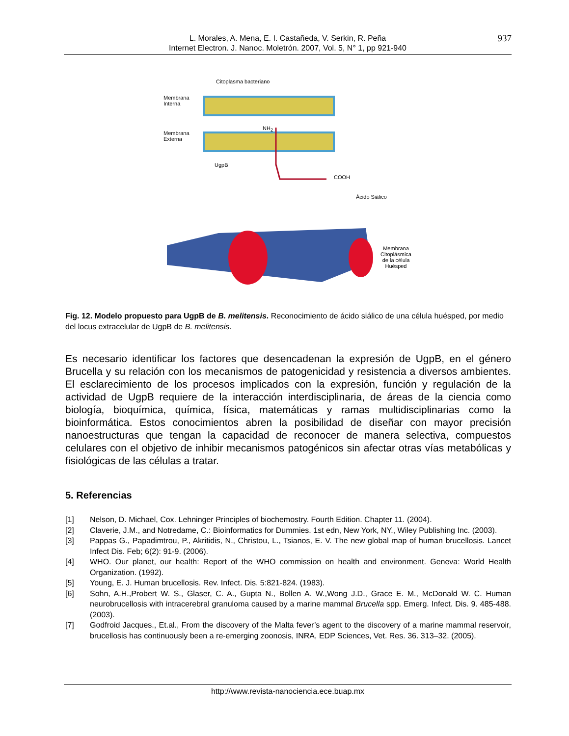937 L. Morales, A. Mena, E. I. Castañeda, V. Serkin, R. Peña
Internet Electron. J. Nanoc. Moletrón. 2007, Vol. 5, N° 1, pp 921-940
Citoplasma bacteriano
Membrana
Interna
Membrana
Externa
NH<sub>2</sub>
UgpB
COOH
Ácido Siálico
Membrana
Citoplásmica
de la célula
Huésped
Fig. 12. Modelo propuesto para UgpB de B. melitensis. Reconocimiento de ácido siálico de una célula huésped, por medio del locus extracelular de UgpB de B. melitensis.
Es necesario identificar los factores que desencadenan la expresión de UgpB, en el género Brucella y su relación con los mecanismos de patogenicidad y resistencia a diversos ambientes. El esclarecimiento de los procesos implicados con la expresión, función y regulación de la actividad de UgpB requiere de la interacción interdisciplinaria, de áreas de la ciencia como biología, bioquímica, química, física, matemáticas y ramas multidisciplinarias como la bioinformática. Estos conocimientos abren la posibilidad de diseñar con mayor precisión nanoestructuras que tengan la capacidad de reconocer de manera selectiva, compuestos celulares con el objetivo de inhibir mecanismos patogénicos sin afectar otras vías metabólicas y fisiológicas de las células a tratar.
5. Referencias
[1] Nelson, D. Michael, Cox. Lehninger Principles of biochemostry. Fourth Edition. Chapter 11. (2004).
[2] Claverie, J.M., and Notredame, C.: Bioinformatics for Dummies. 1st edn, New York, NY., Wiley Publishing Inc. (2003).
[3] Pappas G., Papadimtrou, P., Akritidis, N., Christou, L., Tsianos, E. V. The new global map of human brucellosis. Lancet Infect Dis. Feb; 6(2): 91-9. (2006).
[4] WHO. Our planet, our health: Report of the WHO commission on health and environment. Geneva: World Health Organization. (1992).
[5] Young, E. J. Human brucellosis. Rev. Infect. Dis. 5:821-824. (1983).
[6] Sohn, A.H.,Probert W. S., Glaser, C. A., Gupta N., Bollen A. W.,Wong J.D., Grace E. M., McDonald W. C. Human neurobrucellosis with intracerebral granuloma caused by a marine mammal Brucella spp. Emerg. Infect. Dis. 9. 485-488. (2003).
[7] Godfroid Jacques., Et.al., From the discovery of the Malta fever’s agent to the discovery of a marine mammal reservoir, brucellosis has continuously been a re-emerging zoonosis, INRA, EDP Sciences, Vet. Res. 36. 313–32. (2005).
http://www.revista-nanociencia.ece.buap.mx